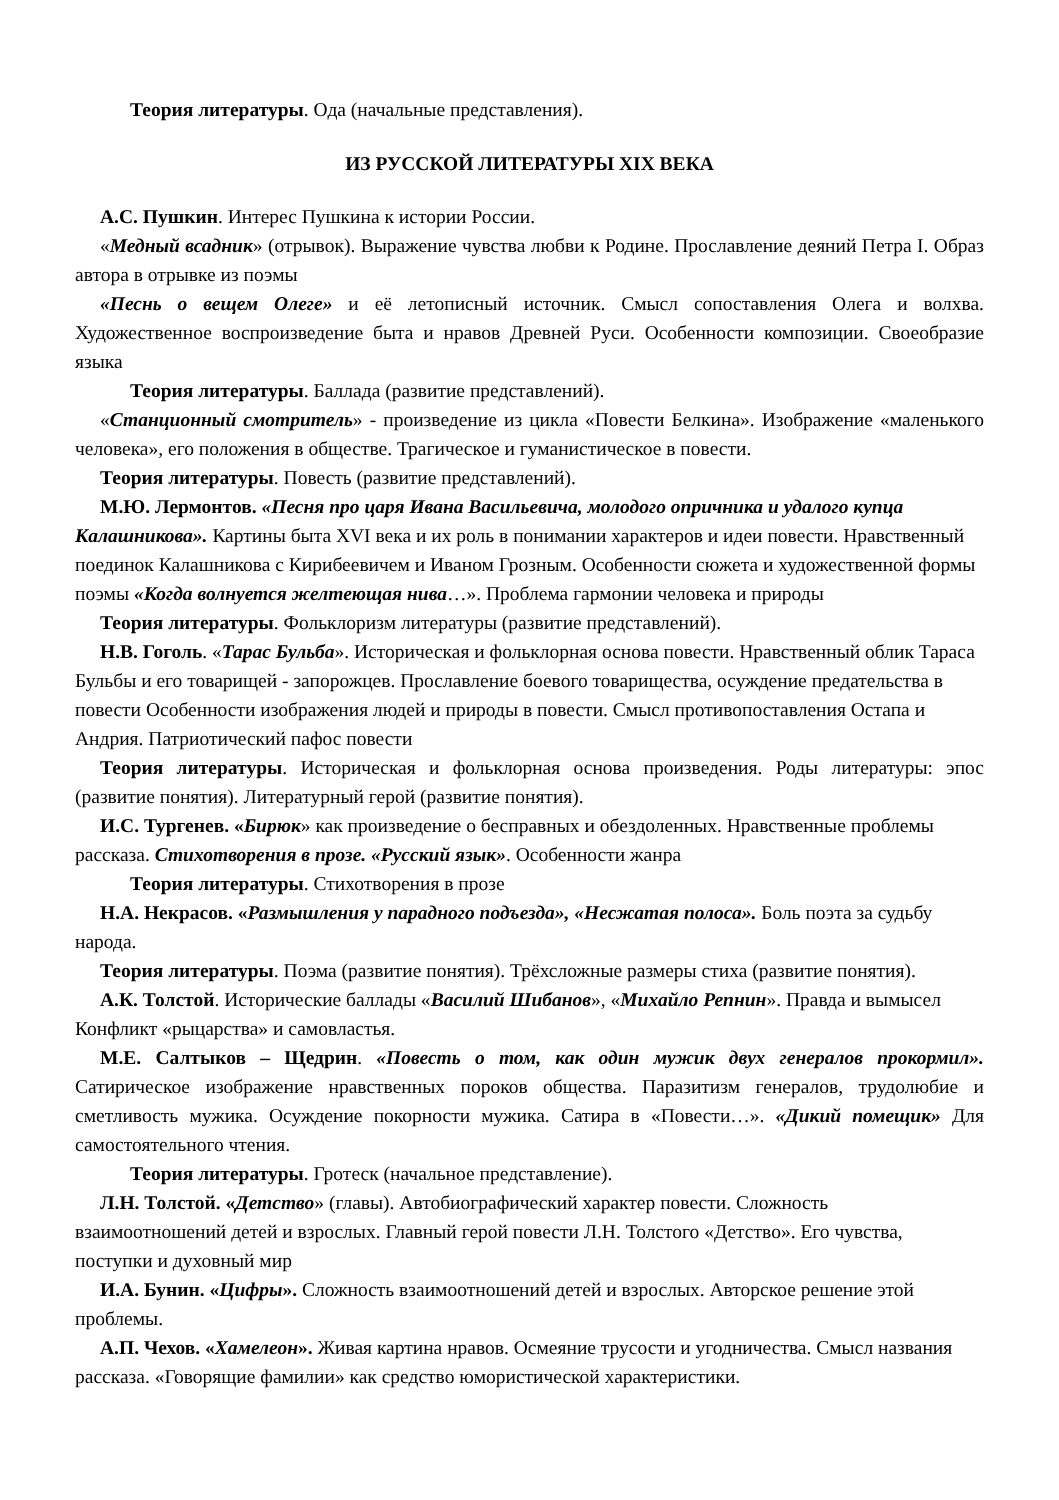Теория литературы. Ода (начальные представления).
ИЗ РУССКОЙ ЛИТЕРАТУРЫ XIX ВЕКА
А.С. Пушкин. Интерес Пушкина к истории России.
«Медный всадник» (отрывок). Выражение чувства любви к Родине. Прославление деяний Петра I. Образ автора в отрывке из поэмы
«Песнь о вещем Олеге» и её летописный источник. Смысл сопоставления Олега и волхва. Художественное воспроизведение быта и нравов Древней Руси. Особенности композиции. Своеобразие языка
Теория литературы. Баллада (развитие представлений).
«Станционный смотритель» - произведение из цикла «Повести Белкина». Изображение «маленького человека», его положения в обществе. Трагическое и гуманистическое в повести.
Теория литературы. Повесть (развитие представлений).
М.Ю. Лермонтов. «Песня про царя Ивана Васильевича, молодого опричника и удалого купца Калашникова». Картины быта XVI века и их роль в понимании характеров и идеи повести. Нравственный поединок Калашникова с Кирибеевичем и Иваном Грозным. Особенности сюжета и художественной формы поэмы «Когда волнуется желтеющая нива…». Проблема гармонии человека и природы
Теория литературы. Фольклоризм литературы (развитие представлений).
Н.В. Гоголь. «Тарас Бульба». Историческая и фольклорная основа повести. Нравственный облик Тараса Бульбы и его товарищей - запорожцев. Прославление боевого товарищества, осуждение предательства в повести Особенности изображения людей и природы в повести. Смысл противопоставления Остапа и Андрия. Патриотический пафос повести
Теория литературы. Историческая и фольклорная основа произведения. Роды литературы: эпос (развитие понятия). Литературный герой (развитие понятия).
И.С. Тургенев. «Бирюк» как произведение о бесправных и обездоленных. Нравственные проблемы рассказа. Стихотворения в прозе. «Русский язык». Особенности жанра
Теория литературы. Стихотворения в прозе
Н.А. Некрасов. «Размышления у парадного подъезда», «Несжатая полоса». Боль поэта за судьбу народа.
Теория литературы. Поэма (развитие понятия). Трёхсложные размеры стиха (развитие понятия).
А.К. Толстой. Исторические баллады «Василий Шибанов», «Михайло Репнин». Правда и вымысел Конфликт «рыцарства» и самовластья.
М.Е. Салтыков – Щедрин. «Повесть о том, как один мужик двух генералов прокормил». Сатирическое изображение нравственных пороков общества. Паразитизм генералов, трудолюбие и сметливость мужика. Осуждение покорности мужика. Сатира в «Повести…». «Дикий помещик» Для самостоятельного чтения.
Теория литературы. Гротеск (начальное представление).
Л.Н. Толстой. «Детство» (главы). Автобиографический характер повести. Сложность взаимоотношений детей и взрослых. Главный герой повести Л.Н. Толстого «Детство». Его чувства, поступки и духовный мир
И.А. Бунин. «Цифры». Сложность взаимоотношений детей и взрослых. Авторское решение этой проблемы.
А.П. Чехов. «Хамелеон». Живая картина нравов. Осмеяние трусости и угодничества. Смысл названия рассказа. «Говорящие фамилии» как средство юмористической характеристики.